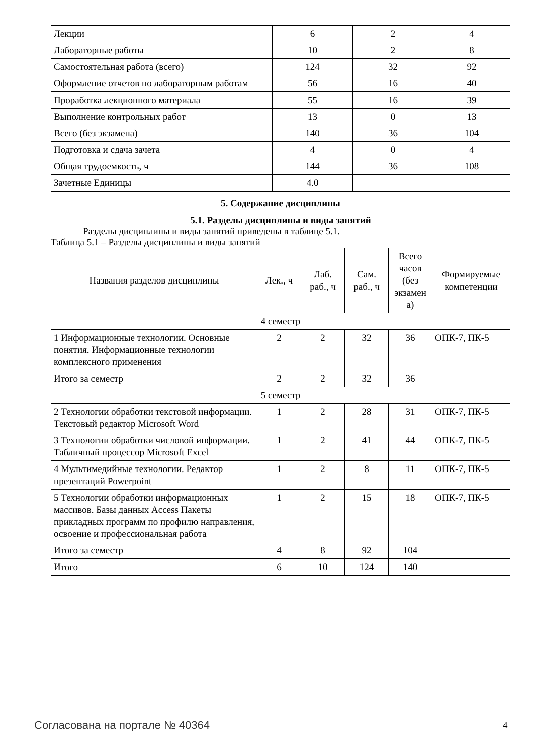| Лекции | 6 | 2 | 4 |
| Лабораторные работы | 10 | 2 | 8 |
| Самостоятельная работа (всего) | 124 | 32 | 92 |
| Оформление отчетов по лабораторным работам | 56 | 16 | 40 |
| Проработка лекционного материала | 55 | 16 | 39 |
| Выполнение контрольных работ | 13 | 0 | 13 |
| Всего (без экзамена) | 140 | 36 | 104 |
| Подготовка и сдача зачета | 4 | 0 | 4 |
| Общая трудоемкость, ч | 144 | 36 | 108 |
| Зачетные Единицы | 4.0 | | |
5. Содержание дисциплины
5.1. Разделы дисциплины и виды занятий
Разделы дисциплины и виды занятий приведены в таблице 5.1.
Таблица 5.1 – Разделы дисциплины и виды занятий
| Названия разделов дисциплины | Лек., ч | Лаб. раб., ч | Сам. раб., ч | Всего часов (без экзамен а) | Формируемые компетенции |
| --- | --- | --- | --- | --- | --- |
| 4 семестр | | | | | |
| 1 Информационные технологии. Основные понятия. Информационные технологии комплексного применения | 2 | 2 | 32 | 36 | ОПК-7, ПК-5 |
| Итого за семестр | 2 | 2 | 32 | 36 | |
| 5 семестр | | | | | |
| 2 Технологии обработки текстовой информации. Текстовый редактор Microsoft Word | 1 | 2 | 28 | 31 | ОПК-7, ПК-5 |
| 3 Технологии обработки числовой информации. Табличный процессор Microsoft Excel | 1 | 2 | 41 | 44 | ОПК-7, ПК-5 |
| 4 Мультимедийные технологии. Редактор презентаций Powerpoint | 1 | 2 | 8 | 11 | ОПК-7, ПК-5 |
| 5 Технологии обработки информационных массивов. Базы данных Access Пакеты прикладных программ по профилю направления, освоение и профессиональная работа | 1 | 2 | 15 | 18 | ОПК-7, ПК-5 |
| Итого за семестр | 4 | 8 | 92 | 104 | |
| Итого | 6 | 10 | 124 | 140 | |
Согласована на портале № 40364 4